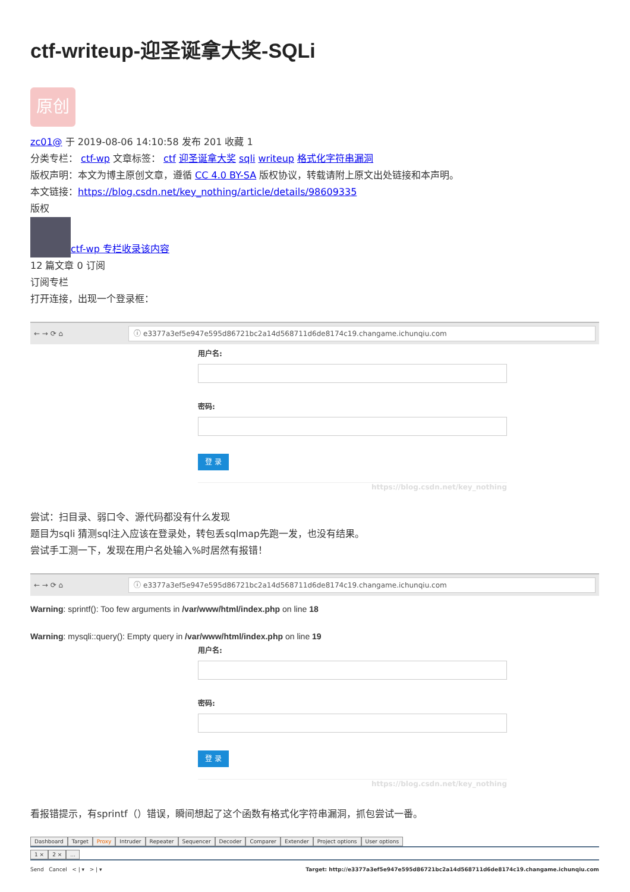ctf-writeup-迎圣诞拿大奖-SQLi
原创
zc01@ 于 2019-08-06 14:10:58 发布 201 收藏 1
分类专栏： ctf-wp 文章标签： ctf 迎圣诞拿大奖 sqli writeup 格式化字符串漏洞
版权声明：本文为博主原创文章，遵循 CC 4.0 BY-SA 版权协议，转载请附上原文出处链接和本声明。
本文链接：https://blog.csdn.net/key_nothing/article/details/98609335
版权
ctf-wp 专栏收录该内容
12 篇文章 0 订阅
订阅专栏
打开连接，出现一个登录框：
← → ⟳ ⌂
ⓘ e3377a3ef5e947e595d86721bc2a14d568711d6de8174c19.changame.ichunqiu.com
用户名:
密码:
登 录
https://blog.csdn.net/key_nothing
尝试：扫目录、弱口令、源代码都没有什么发现
题目为sqli 猜测sql注入应该在登录处，转包丢sqlmap先跑一发，也没有结果。
尝试手工测一下，发现在用户名处输入%时居然有报错！
← → ⟳ ⌂
ⓘ e3377a3ef5e947e595d86721bc2a14d568711d6de8174c19.changame.ichunqiu.com
Warning: sprintf(): Too few arguments in /var/www/html/index.php on line 18
Warning: mysqli::query(): Empty query in /var/www/html/index.php on line 19
用户名:
密码:
登 录
https://blog.csdn.net/key_nothing
看报错提示，有sprintf（）错误，瞬间想起了这个函数有格式化字符串漏洞，抓包尝试一番。
Dashboard Target Proxy Intruder Repeater Sequencer Decoder Comparer Extender Project options User options
1 × 2 × ...
Send Cancel < | ▾ > | ▾ Target: http://e3377a3ef5e947e595d86721bc2a14d568711d6de8174c19.changame.ichunqiu.com